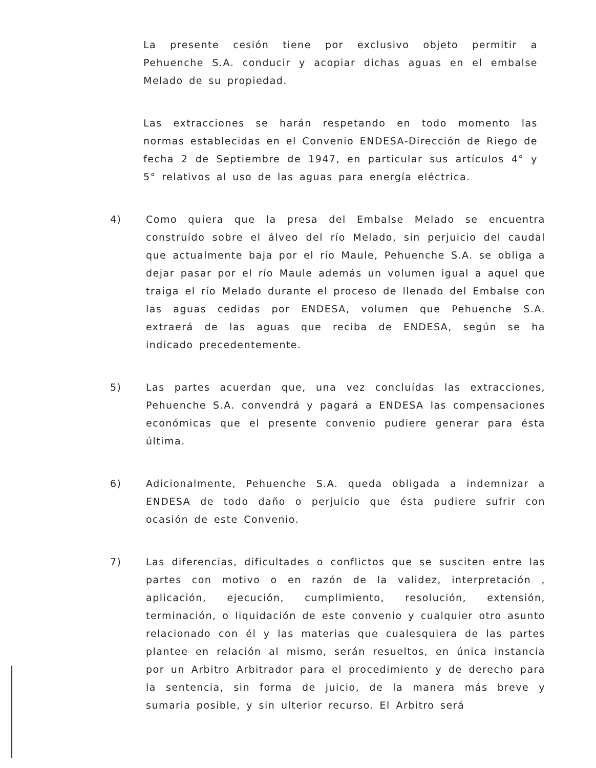La presente cesión tiene por exclusivo objeto permitir a Pehuenche S.A. conducir y acopiar dichas aguas en el embalse Melado de su propiedad.
Las extracciones se harán respetando en todo momento las normas establecidas en el Convenio ENDESA-Dirección de Riego de fecha 2 de Septiembre de 1947, en particular sus artículos 4° y 5° relativos al uso de las aguas para energía eléctrica.
4) Como quiera que la presa del Embalse Melado se encuentra construído sobre el álveo del río Melado, sin perjuicio del caudal que actualmente baja por el río Maule, Pehuenche S.A. se obliga a dejar pasar por el río Maule además un volumen igual a aquel que traiga el río Melado durante el proceso de llenado del Embalse con las aguas cedidas por ENDESA, volumen que Pehuenche S.A. extraerá de las aguas que reciba de ENDESA, según se ha indicado precedentemente.
5) Las partes acuerdan que, una vez concluídas las extracciones, Pehuenche S.A. convendrá y pagará a ENDESA las compensaciones económicas que el presente convenio pudiere generar para ésta última.
6) Adicionalmente, Pehuenche S.A. queda obligada a indemnizar a ENDESA de todo daño o perjuicio que ésta pudiere sufrir con ocasión de este Convenio.
7) Las diferencias, dificultades o conflictos que se susciten entre las partes con motivo o en razón de la validez, interpretación , aplicación, ejecución, cumplimiento, resolución, extensión, terminación, o liquidación de este convenio y cualquier otro asunto relacionado con él y las materias que cualesquiera de las partes plantee en relación al mismo, serán resueltos, en única instancia por un Arbitro Arbitrador para el procedimiento y de derecho para la sentencia, sin forma de juicio, de la manera más breve y sumaria posible, y sin ulterior recurso. El Arbitro será